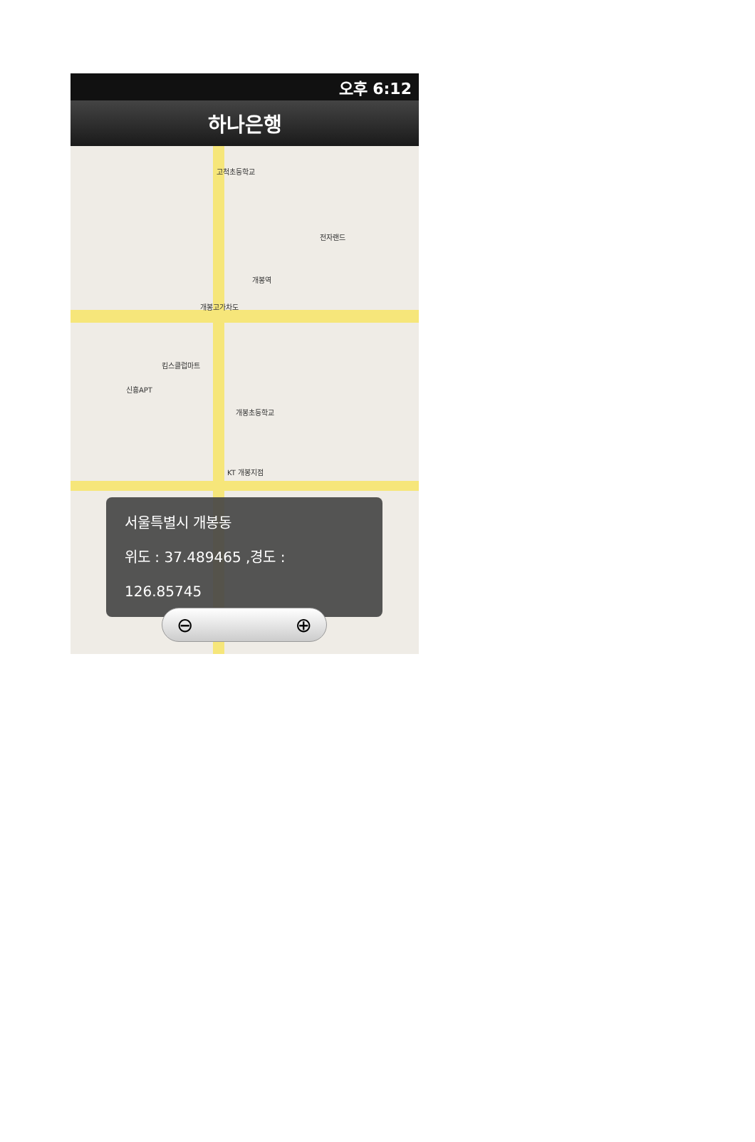오후 6:12
하나은행
고척초등학교
전자랜드
개봉역
개봉고가차도
킴스클럽마트
신흥APT
개봉초등학교
KT 개봉지점
서울특별시 개봉동
위도 : 37.489465 ,경도 : 126.85745
⊖ ⊕